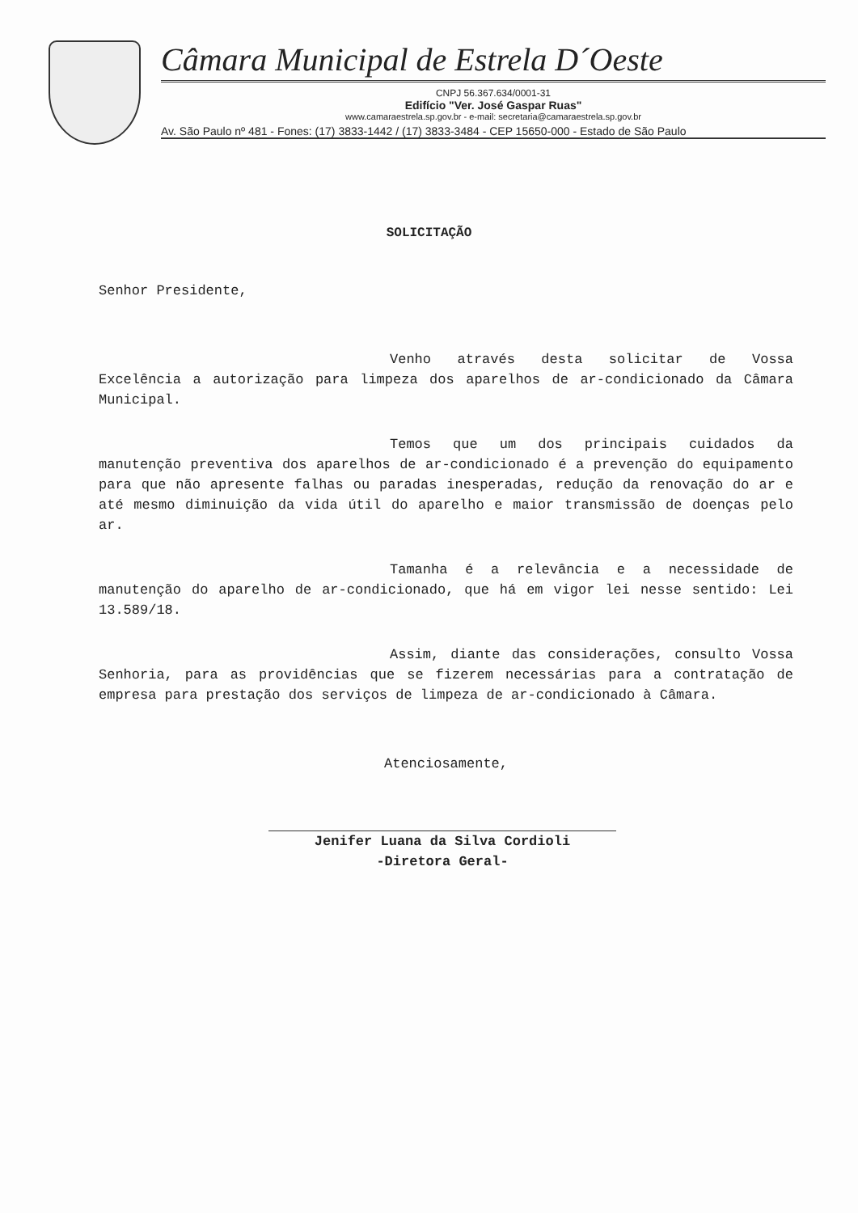Câmara Municipal de Estrela D´Oeste
CNPJ 56.367.634/0001-31
Edifício "Ver. José Gaspar Ruas"
www.camaraestrela.sp.gov.br - e-mail: secretaria@camaraestrela.sp.gov.br
Av. São Paulo nº 481 - Fones: (17) 3833-1442 / (17) 3833-3484 - CEP 15650-000 - Estado de São Paulo
SOLICITAÇÃO
Senhor Presidente,
Venho através desta solicitar de Vossa Excelência a autorização para limpeza dos aparelhos de ar-condicionado da Câmara Municipal.
Temos que um dos principais cuidados da manutenção preventiva dos aparelhos de ar-condicionado é a prevenção do equipamento para que não apresente falhas ou paradas inesperadas, redução da renovação do ar e até mesmo diminuição da vida útil do aparelho e maior transmissão de doenças pelo ar.
Tamanha é a relevância e a necessidade de manutenção do aparelho de ar-condicionado, que há em vigor lei nesse sentido: Lei 13.589/18.
Assim, diante das considerações, consulto Vossa Senhoria, para as providências que se fizerem necessárias para a contratação de empresa para prestação dos serviços de limpeza de ar-condicionado à Câmara.
Atenciosamente,
Jenifer Luana da Silva Cordioli
-Diretora Geral-